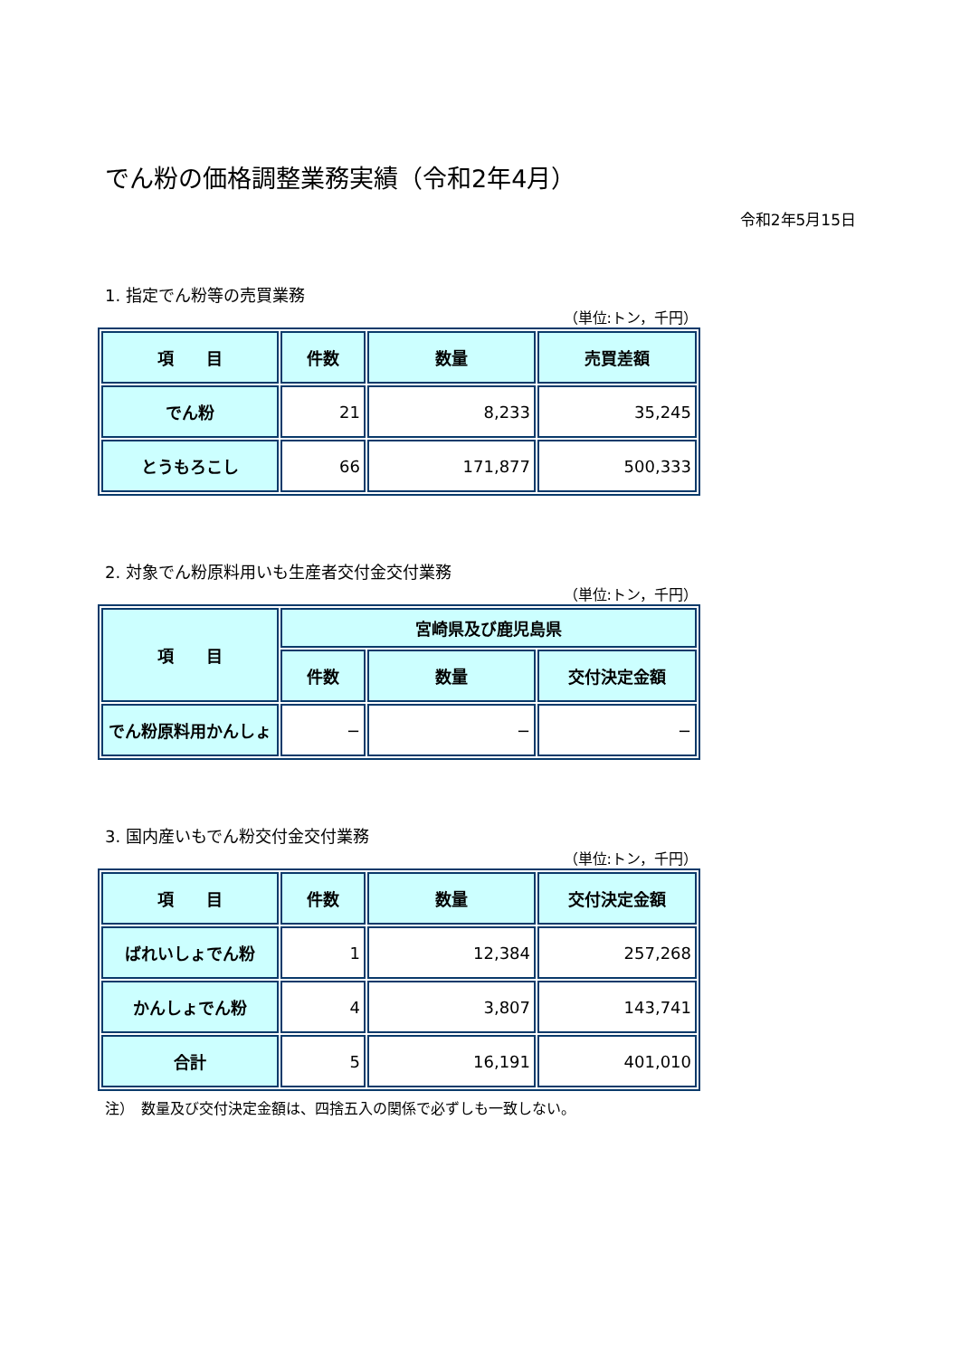でん粉の価格調整業務実績（令和2年4月）
令和2年5月15日
1. 指定でん粉等の売買業務
（単位:トン，千円）
| 項 目 | 件数 | 数量 | 売買差額 |
| --- | --- | --- | --- |
| でん粉 | 21 | 8,233 | 35,245 |
| とうもろこし | 66 | 171,877 | 500,333 |
2. 対象でん粉原料用いも生産者交付金交付業務
（単位:トン，千円）
| 項 目 | 宮崎県及び鹿児島県 | | |
| --- | --- | --- | --- |
| | 件数 | 数量 | 交付決定金額 |
| でん粉原料用かんしょ | − | − | − |
3. 国内産いもでん粉交付金交付業務
（単位:トン，千円）
| 項 目 | 件数 | 数量 | 交付決定金額 |
| --- | --- | --- | --- |
| ばれいしょでん粉 | 1 | 12,384 | 257,268 |
| かんしょでん粉 | 4 | 3,807 | 143,741 |
| 合計 | 5 | 16,191 | 401,010 |
注）　数量及び交付決定金額は、四捨五入の関係で必ずしも一致しない。